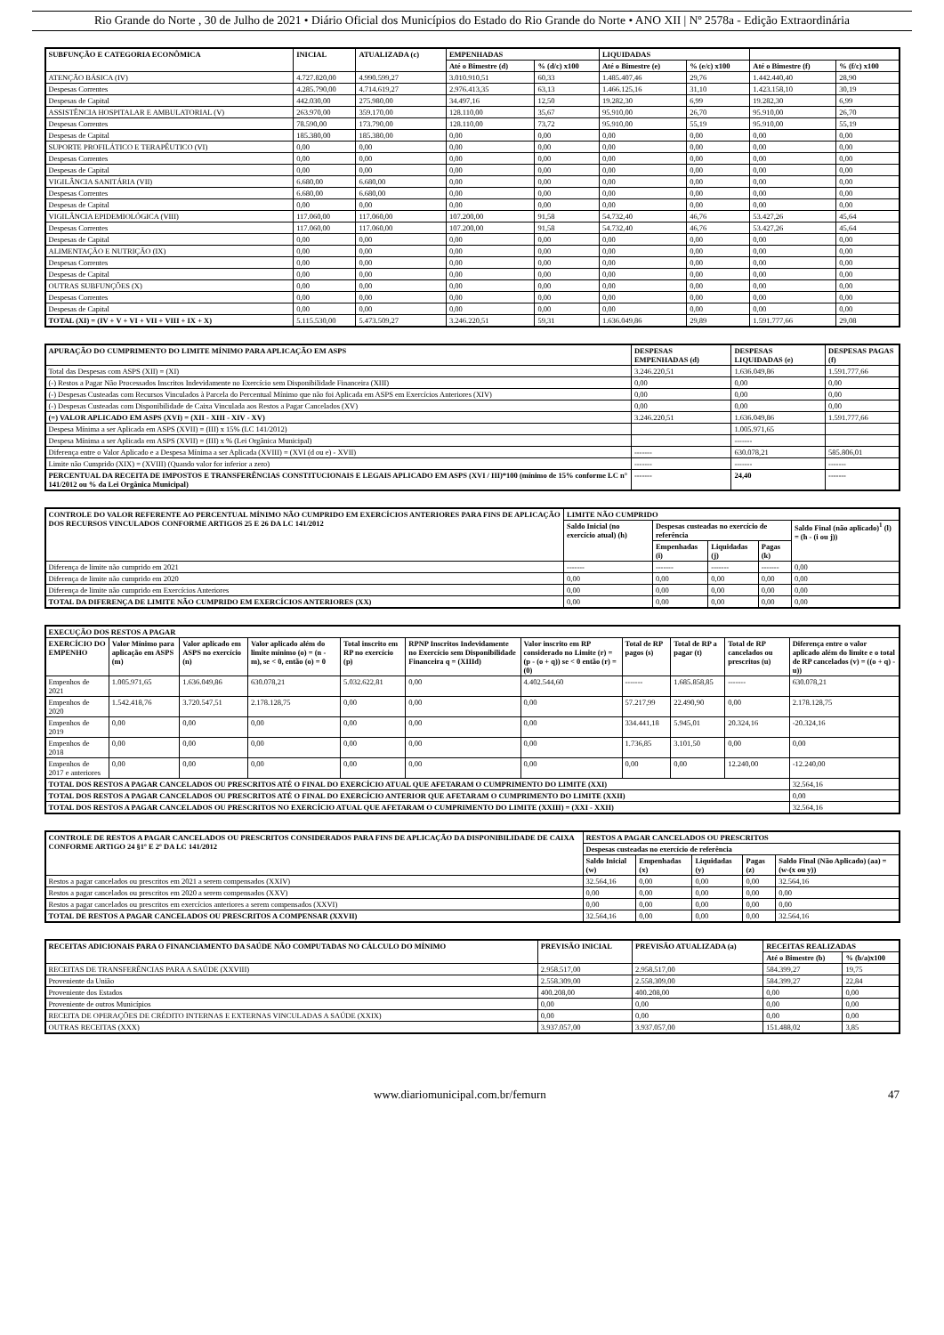Rio Grande do Norte , 30 de Julho de 2021 • Diário Oficial dos Municípios do Estado do Rio Grande do Norte • ANO XII | Nº 2578a - Edição Extraordinária
| SUBFUNÇÃO E CATEGORIA ECONÔMICA | INICIAL | ATUALIZADA (c) | EMPENHADAS | | LIQUIDADAS | | | |
| --- | --- | --- | --- | --- | --- | --- | --- | --- |
| | | | Até o Bimestre (d) | % (d/c) x100 | Até o Bimestre (e) | % (e/c) x100 | Até o Bimestre (f) | % (f/c) x100 |
| ATENÇÃO BÁSICA (IV) | 4.727.820,00 | 4.990.599,27 | 3.010.910,51 | 60,33 | 1.485.407,46 | 29,76 | 1.442.440,40 | 28,90 |
| Despesas Correntes | 4.285.790,00 | 4.714.619,27 | 2.976.413,35 | 63,13 | 1.466.125,16 | 31,10 | 1.423.158,10 | 30,19 |
| Despesas de Capital | 442.030,00 | 275.980,00 | 34.497,16 | 12,50 | 19.282,30 | 6,99 | 19.282,30 | 6,99 |
| ASSISTÊNCIA HOSPITALAR E AMBULATORIAL (V) | 263.970,00 | 359.170,00 | 128.110,00 | 35,67 | 95.910,00 | 26,70 | 95.910,00 | 26,70 |
| Despesas Correntes | 78.590,00 | 173.790,00 | 128.110,00 | 73,72 | 95.910,00 | 55,19 | 95.910,00 | 55,19 |
| Despesas de Capital | 185.380,00 | 185.380,00 | 0,00 | 0,00 | 0,00 | 0,00 | 0,00 | 0,00 |
| SUPORTE PROFILÁTICO E TERAPÊUTICO (VI) | 0,00 | 0,00 | 0,00 | 0,00 | 0,00 | 0,00 | 0,00 | 0,00 |
| Despesas Correntes | 0,00 | 0,00 | 0,00 | 0,00 | 0,00 | 0,00 | 0,00 | 0,00 |
| Despesas de Capital | 0,00 | 0,00 | 0,00 | 0,00 | 0,00 | 0,00 | 0,00 | 0,00 |
| VIGILÂNCIA SANITÁRIA (VII) | 6.680,00 | 6.680,00 | 0,00 | 0,00 | 0,00 | 0,00 | 0,00 | 0,00 |
| Despesas Correntes | 6.680,00 | 6.680,00 | 0,00 | 0,00 | 0,00 | 0,00 | 0,00 | 0,00 |
| Despesas de Capital | 0,00 | 0,00 | 0,00 | 0,00 | 0,00 | 0,00 | 0,00 | 0,00 |
| VIGILÂNCIA EPIDEMIOLÓGICA (VIII) | 117.060,00 | 117.060,00 | 107.200,00 | 91,58 | 54.732,40 | 46,76 | 53.427,26 | 45,64 |
| Despesas Correntes | 117.060,00 | 117.060,00 | 107.200,00 | 91,58 | 54.732,40 | 46,76 | 53.427,26 | 45,64 |
| Despesas de Capital | 0,00 | 0,00 | 0,00 | 0,00 | 0,00 | 0,00 | 0,00 | 0,00 |
| ALIMENTAÇÃO E NUTRIÇÃO (IX) | 0,00 | 0,00 | 0,00 | 0,00 | 0,00 | 0,00 | 0,00 | 0,00 |
| Despesas Correntes | 0,00 | 0,00 | 0,00 | 0,00 | 0,00 | 0,00 | 0,00 | 0,00 |
| Despesas de Capital | 0,00 | 0,00 | 0,00 | 0,00 | 0,00 | 0,00 | 0,00 | 0,00 |
| OUTRAS SUBFUNÇÕES (X) | 0,00 | 0,00 | 0,00 | 0,00 | 0,00 | 0,00 | 0,00 | 0,00 |
| Despesas Correntes | 0,00 | 0,00 | 0,00 | 0,00 | 0,00 | 0,00 | 0,00 | 0,00 |
| Despesas de Capital | 0,00 | 0,00 | 0,00 | 0,00 | 0,00 | 0,00 | 0,00 | 0,00 |
| TOTAL (XI) = (IV + V + VI + VII + VIII + IX + X) | 5.115.530,00 | 5.473.509,27 | 3.246.220,51 | 59,31 | 1.636.049,86 | 29,89 | 1.591.777,66 | 29,08 |
| APURAÇÃO DO CUMPRIMENTO DO LIMITE MÍNIMO PARA APLICAÇÃO EM ASPS | DESPESAS EMPENHADAS (d) | DESPESAS LIQUIDADAS (e) | DESPESAS PAGAS (f) |
| --- | --- | --- | --- |
| Total das Despesas com ASPS (XII) = (XI) | 3.246.220,51 | 1.636.049,86 | 1.591.777,66 |
| (-) Restos a Pagar Não Processados Inscritos Indevidamente no Exercício sem Disponibilidade Financeira (XIII) | 0,00 | 0,00 | 0,00 |
| (-) Despesas Custeadas com Recursos Vinculados à Parcela do Percentual Mínimo que não foi Aplicada em ASPS em Exercícios Anteriores (XIV) | 0,00 | 0,00 | 0,00 |
| (-) Despesas Custeadas com Disponibilidade de Caixa Vinculada aos Restos a Pagar Cancelados (XV) | 0,00 | 0,00 | 0,00 |
| (=) VALOR APLICADO EM ASPS (XVI) = (XII - XIII - XIV - XV) | 3.246.220,51 | 1.636.049,86 | 1.591.777,66 |
| Despesa Mínima a ser Aplicada em ASPS (XVII) = (III) x 15% (LC 141/2012) | | 1.005.971,65 | |
| Despesa Mínima a ser Aplicada em ASPS (XVII) = (III) x % (Lei Orgânica Municipal) | | ------- | |
| Diferença entre o Valor Aplicado e a Despesa Mínima a ser Aplicada (XVIII) = (XVI (d ou e) - XVII) | ------- | 630.078,21 | 585.806,01 |
| Limite não Cumprido (XIX) = (XVIII) (Quando valor for inferior a zero) | ------- | ------- | ------- |
| PERCENTUAL DA RECEITA DE IMPOSTOS E TRANSFERÊNCIAS CONSTITUCIONAIS E LEGAIS APLICADO EM ASPS (XVI / III)*100 (mínimo de 15% conforme LC n° 141/2012 ou % da Lei Orgânica Municipal) | ------- | 24,40 | ------- |
| CONTROLE DO VALOR REFERENTE AO PERCENTUAL MÍNIMO NÃO CUMPRIDO EM EXERCÍCIOS ANTERIORES PARA FINS DE APLICAÇÃO DOS RECURSOS VINCULADOS CONFORME ARTIGOS 25 E 26 DA LC 141/2012 | LIMITE NÃO CUMPRIDO | | | | |
| --- | --- | --- | --- | --- | --- |
| | Saldo Inicial (no exercício atual) (h) | Despesas custeadas no exercício de referência | | | Saldo Final (não aplicado)<sup>1</sup> (l) = (h - (i ou j)) |
| | | Empenhadas (i) | Liquidadas (j) | Pagas (k) | |
| Diferença de limite não cumprido em 2021 | ------- | ------- | ------- | ------- | 0,00 |
| Diferença de limite não cumprido em 2020 | 0,00 | 0,00 | 0,00 | 0,00 | 0,00 |
| Diferença de limite não cumprido em Exercícios Anteriores | 0,00 | 0,00 | 0,00 | 0,00 | 0,00 |
| TOTAL DA DIFERENÇA DE LIMITE NÃO CUMPRIDO EM EXERCÍCIOS ANTERIORES (XX) | 0,00 | 0,00 | 0,00 | 0,00 | 0,00 |
| EXECUÇÃO DOS RESTOS A PAGAR | | | | | | | | | | |
| --- | --- | --- | --- | --- | --- | --- | --- | --- | --- | --- |
| EXERCÍCIO DO EMPENHO | Valor Mínimo para aplicação em ASPS (m) | Valor aplicado em ASPS no exercício (n) | Valor aplicado além do limite mínimo (o) = (n - m), se < 0, então (o) = 0 | Total inscrito em RP no exercício (p) | RPNP Inscritos Indevidamente no Exercício sem Disponibilidade Financeira q = (XIIId) | Valor inscrito em RP considerado no Limite (r) = (p - (o + q)) se < 0 então (r) = (0) | Total de RP pagos (s) | Total de RP a pagar (t) | Total de RP cancelados ou prescritos (u) | Diferença entre o valor aplicado além do limite e o total de RP cancelados (v) = ((o + q) - u)) |
| Empenhos de 2021 | 1.005.971,65 | 1.636.049,86 | 630.078,21 | 5.032.622,81 | 0,00 | 4.402.544,60 | ------- | 1.685.858,85 | ------- | 630.078,21 |
| Empenhos de 2020 | 1.542.418,76 | 3.720.547,51 | 2.178.128,75 | 0,00 | 0,00 | 0,00 | 57.217,99 | 22.490,90 | 0,00 | 2.178.128,75 |
| Empenhos de 2019 | 0,00 | 0,00 | 0,00 | 0,00 | 0,00 | 0,00 | 334.441,18 | 5.945,01 | 20.324,16 | -20.324,16 |
| Empenhos de 2018 | 0,00 | 0,00 | 0,00 | 0,00 | 0,00 | 0,00 | 1.736,85 | 3.101,50 | 0,00 | 0,00 |
| Empenhos de 2017 e anteriores | 0,00 | 0,00 | 0,00 | 0,00 | 0,00 | 0,00 | 0,00 | 0,00 | 12.240,00 | -12.240,00 |
| TOTAL DOS RESTOS A PAGAR CANCELADOS OU PRESCRITOS ATÉ O FINAL DO EXERCÍCIO ATUAL QUE AFETARAM O CUMPRIMENTO DO LIMITE (XXI) | | | | | | | | | | 32.564,16 |
| TOTAL DOS RESTOS A PAGAR CANCELADOS OU PRESCRITOS ATÉ O FINAL DO EXERCÍCIO ANTERIOR QUE AFETARAM O CUMPRIMENTO DO LIMITE (XXII) | | | | | | | | | | 0,00 |
| TOTAL DOS RESTOS A PAGAR CANCELADOS OU PRESCRITOS NO EXERCÍCIO ATUAL QUE AFETARAM O CUMPRIMENTO DO LIMITE (XXIII) = (XXI - XXII) | | | | | | | | | | 32.564,16 |
| CONTROLE DE RESTOS A PAGAR CANCELADOS OU PRESCRITOS CONSIDERADOS PARA FINS DE APLICAÇÃO DA DISPONIBILIDADE DE CAIXA CONFORME ARTIGO 24 §1º E 2º DA LC 141/2012 | RESTOS A PAGAR CANCELADOS OU PRESCRITOS | | | | |
| --- | --- | --- | --- | --- | --- |
| | Despesas custeadas no exercício de referência | | | | |
| | Saldo Inicial (w) | Empenhadas (x) | Liquidadas (y) | Pagas (z) | Saldo Final (Não Aplicado) (aa) = (w-(x ou y)) |
| Restos a pagar cancelados ou prescritos em 2021 a serem compensados (XXIV) | 32.564,16 | 0,00 | 0,00 | 0,00 | 32.564,16 |
| Restos a pagar cancelados ou prescritos em 2020 a serem compensados (XXV) | 0,00 | 0,00 | 0,00 | 0,00 | 0,00 |
| Restos a pagar cancelados ou prescritos em exercícios anteriores a serem compensados (XXVI) | 0,00 | 0,00 | 0,00 | 0,00 | 0,00 |
| TOTAL DE RESTOS A PAGAR CANCELADOS OU PRESCRITOS A COMPENSAR (XXVII) | 32.564,16 | 0,00 | 0,00 | 0,00 | 32.564,16 |
| RECEITAS ADICIONAIS PARA O FINANCIAMENTO DA SAÚDE NÃO COMPUTADAS NO CÁLCULO DO MÍNIMO | PREVISÃO INICIAL | PREVISÃO ATUALIZADA (a) | RECEITAS REALIZADAS | |
| --- | --- | --- | --- | --- |
| | | | Até o Bimestre (b) | % (b/a)x100 |
| RECEITAS DE TRANSFERÊNCIAS PARA A SAÚDE (XXVIII) | 2.958.517,00 | 2.958.517,00 | 584.399,27 | 19,75 |
| Proveniente da União | 2.558.309,00 | 2.558.309,00 | 584.399,27 | 22,84 |
| Proveniente dos Estados | 400.208,00 | 400.208,00 | 0,00 | 0,00 |
| Proveniente de outros Municípios | 0,00 | 0,00 | 0,00 | 0,00 |
| RECEITA DE OPERAÇÕES DE CRÉDITO INTERNAS E EXTERNAS VINCULADAS A SAÚDE (XXIX) | 0,00 | 0,00 | 0,00 | 0,00 |
| OUTRAS RECEITAS (XXX) | 3.937.057,00 | 3.937.057,00 | 151.488,02 | 3,85 |
www.diariomunicipal.com.br/femurn 47